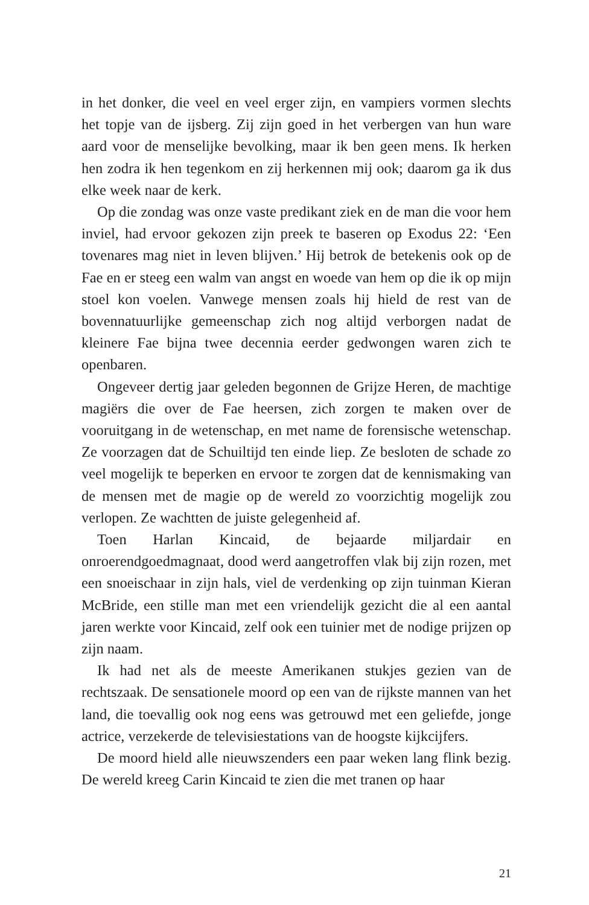in het donker, die veel en veel erger zijn, en vampiers vormen slechts het topje van de ijsberg. Zij zijn goed in het verbergen van hun ware aard voor de menselijke bevolking, maar ik ben geen mens. Ik herken hen zodra ik hen tegenkom en zij herkennen mij ook; daarom ga ik dus elke week naar de kerk.
Op die zondag was onze vaste predikant ziek en de man die voor hem inviel, had ervoor gekozen zijn preek te baseren op Exodus 22: ‘Een tovenares mag niet in leven blijven.’ Hij betrok de betekenis ook op de Fae en er steeg een walm van angst en woede van hem op die ik op mijn stoel kon voelen. Vanwege mensen zoals hij hield de rest van de bovennatuurlijke gemeenschap zich nog altijd verborgen nadat de kleinere Fae bijna twee decennia eerder gedwongen waren zich te openbaren.
Ongeveer dertig jaar geleden begonnen de Grijze Heren, de machtige magiërs die over de Fae heersen, zich zorgen te maken over de vooruitgang in de wetenschap, en met name de forensische wetenschap. Ze voorzagen dat de Schuiltijd ten einde liep. Ze besloten de schade zo veel mogelijk te beperken en ervoor te zorgen dat de kennismaking van de mensen met de magie op de wereld zo voorzichtig mogelijk zou verlopen. Ze wachtten de juiste gelegenheid af.
Toen Harlan Kincaid, de bejaarde miljardair en onroerendgoedmagnaat, dood werd aangetroffen vlak bij zijn rozen, met een snoeischaar in zijn hals, viel de verdenking op zijn tuinman Kieran McBride, een stille man met een vriendelijk gezicht die al een aantal jaren werkte voor Kincaid, zelf ook een tuinier met de nodige prijzen op zijn naam.
Ik had net als de meeste Amerikanen stukjes gezien van de rechtszaak. De sensationele moord op een van de rijkste mannen van het land, die toevallig ook nog eens was getrouwd met een geliefde, jonge actrice, verzekerde de televisiestations van de hoogste kijkcijfers.
De moord hield alle nieuwszenders een paar weken lang flink bezig. De wereld kreeg Carin Kincaid te zien die met tranen op haar
21